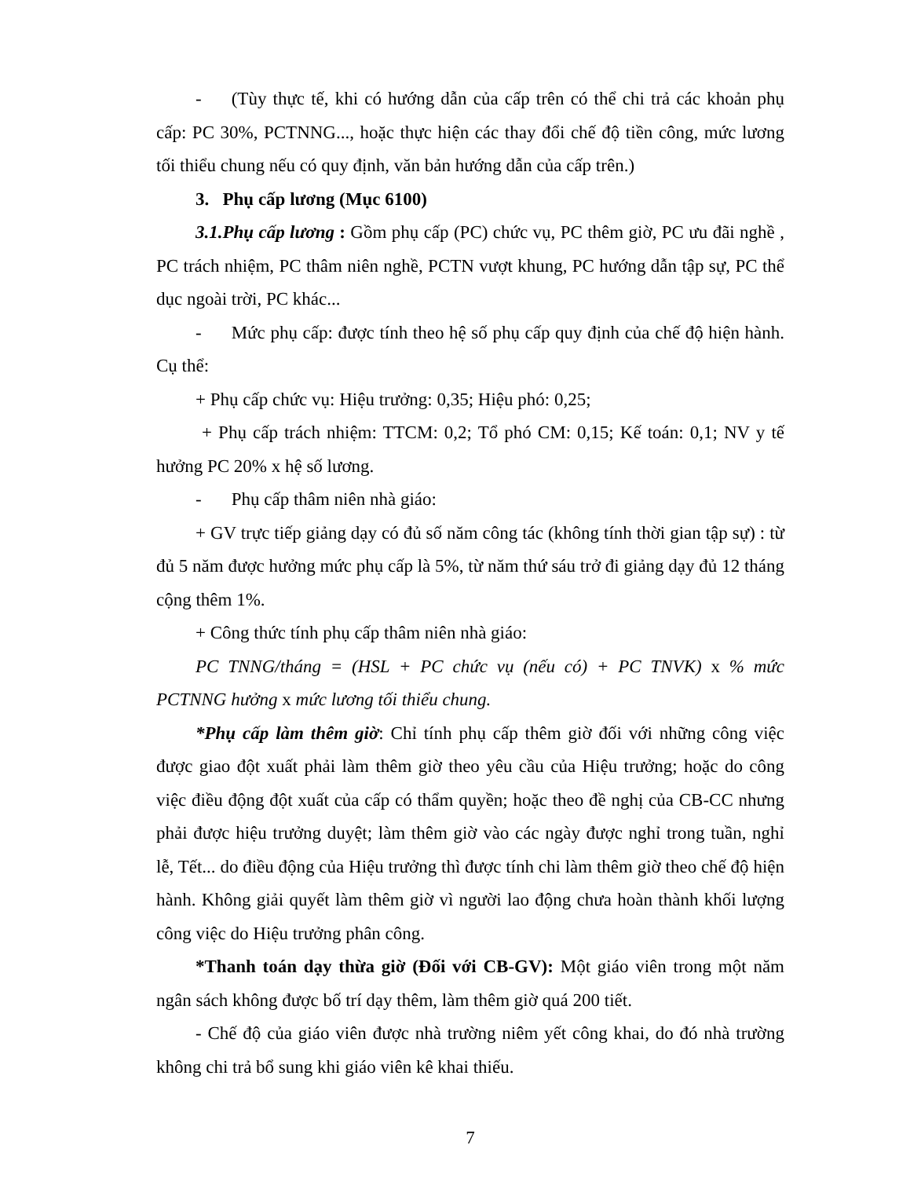- (Tùy thực tế, khi có hướng dẫn của cấp trên có thể chi trả các khoản phụ cấp: PC 30%, PCTNNG..., hoặc thực hiện các thay đổi chế độ tiền công, mức lương tối thiểu chung nếu có quy định, văn bản hướng dẫn của cấp trên.)
3. Phụ cấp lương (Mục 6100)
3.1.Phụ cấp lương : Gồm phụ cấp (PC) chức vụ, PC thêm giờ, PC ưu đãi nghề , PC trách nhiệm, PC thâm niên nghề, PCTN vượt khung, PC hướng dẫn tập sự, PC thể dục ngoài trời, PC khác...
- Mức phụ cấp: được tính theo hệ số phụ cấp quy định của chế độ hiện hành. Cụ thể:
+ Phụ cấp chức vụ: Hiệu trưởng: 0,35; Hiệu phó: 0,25;
+ Phụ cấp trách nhiệm: TTCM: 0,2; Tổ phó CM: 0,15; Kế toán: 0,1; NV y tế hưởng PC 20% x hệ số lương.
- Phụ cấp thâm niên nhà giáo:
+ GV trực tiếp giảng dạy có đủ số năm công tác (không tính thời gian tập sự) : từ đủ 5 năm được hưởng mức phụ cấp là 5%, từ năm thứ sáu trở đi giảng dạy đủ 12 tháng cộng thêm 1%.
+ Công thức tính phụ cấp thâm niên nhà giáo:
PC TNNG/tháng = (HSL + PC chức vụ (nếu có) + PC TNVK) x % mức PCTNNG hưởng x mức lương tối thiểu chung.
*Phụ cấp làm thêm giờ: Chỉ tính phụ cấp thêm giờ đối với những công việc được giao đột xuất phải làm thêm giờ theo yêu cầu của Hiệu trưởng; hoặc do công việc điều động đột xuất của cấp có thẩm quyền; hoặc theo đề nghị của CB-CC nhưng phải được hiệu trưởng duyệt; làm thêm giờ vào các ngày được nghỉ trong tuần, nghỉ lễ, Tết... do điều động của Hiệu trưởng thì được tính chi làm thêm giờ theo chế độ hiện hành. Không giải quyết làm thêm giờ vì người lao động chưa hoàn thành khối lượng công việc do Hiệu trưởng phân công.
*Thanh toán dạy thừa giờ (Đối với CB-GV): Một giáo viên trong một năm ngân sách không được bố trí dạy thêm, làm thêm giờ quá 200 tiết.
- Chế độ của giáo viên được nhà trường niêm yết công khai, do đó nhà trường không chi trả bổ sung khi giáo viên kê khai thiếu.
7